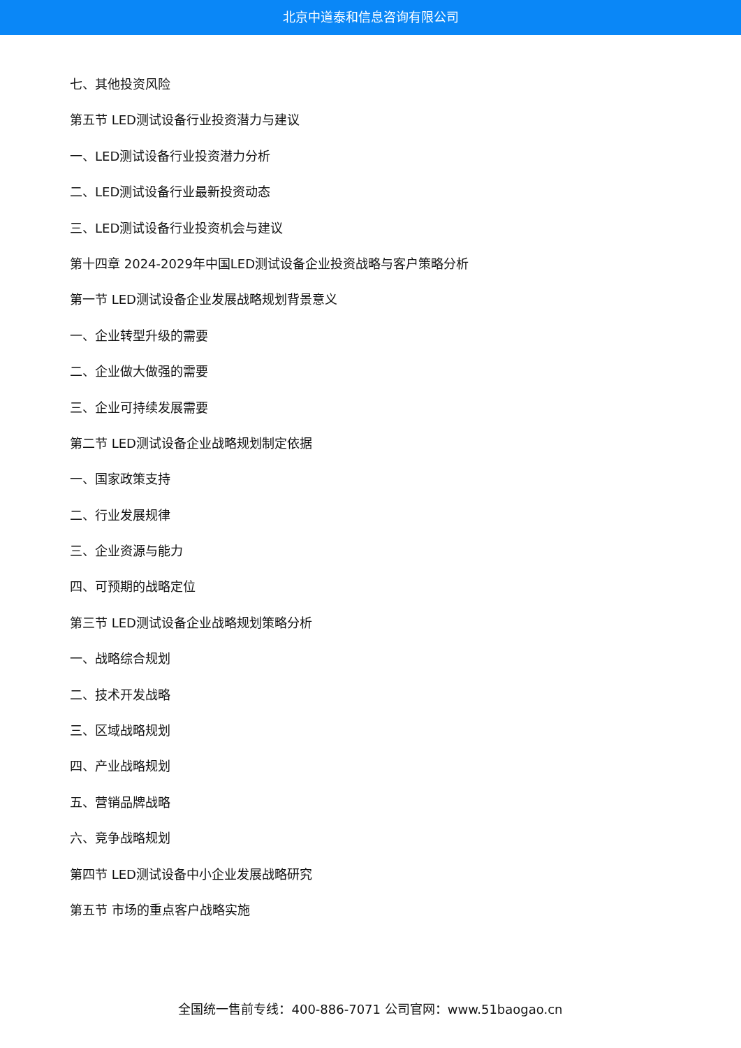北京中道泰和信息咨询有限公司
七、其他投资风险
第五节 LED测试设备行业投资潜力与建议
一、LED测试设备行业投资潜力分析
二、LED测试设备行业最新投资动态
三、LED测试设备行业投资机会与建议
第十四章 2024-2029年中国LED测试设备企业投资战略与客户策略分析
第一节 LED测试设备企业发展战略规划背景意义
一、企业转型升级的需要
二、企业做大做强的需要
三、企业可持续发展需要
第二节 LED测试设备企业战略规划制定依据
一、国家政策支持
二、行业发展规律
三、企业资源与能力
四、可预期的战略定位
第三节 LED测试设备企业战略规划策略分析
一、战略综合规划
二、技术开发战略
三、区域战略规划
四、产业战略规划
五、营销品牌战略
六、竞争战略规划
第四节 LED测试设备中小企业发展战略研究
第五节 市场的重点客户战略实施
全国统一售前专线：400-886-7071 公司官网：www.51baogao.cn